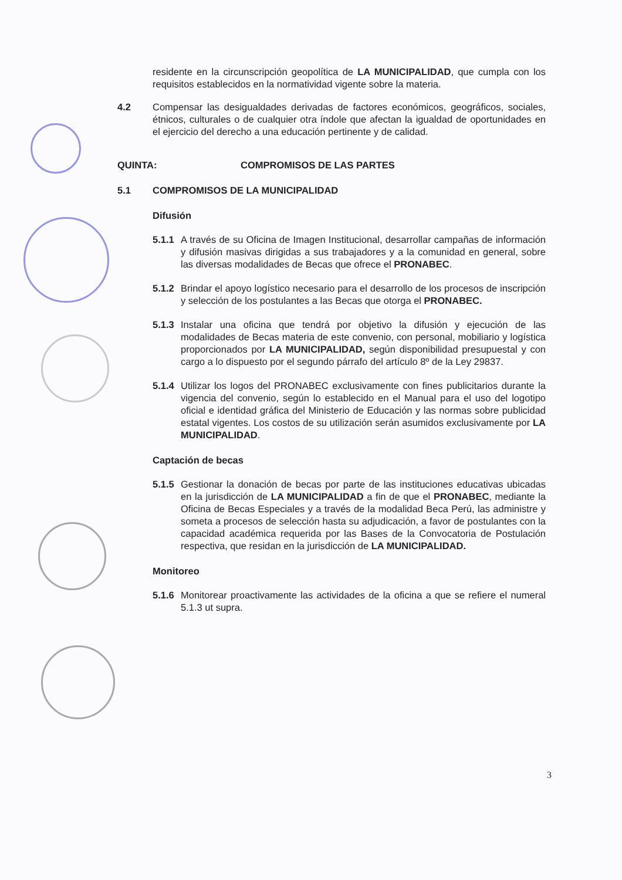residente en la circunscripción geopolítica de LA MUNICIPALIDAD, que cumpla con los requisitos establecidos en la normatividad vigente sobre la materia.
4.2 Compensar las desigualdades derivadas de factores económicos, geográficos, sociales, étnicos, culturales o de cualquier otra índole que afectan la igualdad de oportunidades en el ejercicio del derecho a una educación pertinente y de calidad.
QUINTA: COMPROMISOS DE LAS PARTES
5.1 COMPROMISOS DE LA MUNICIPALIDAD
Difusión
5.1.1
A través de su Oficina de Imagen Institucional, desarrollar campañas de información y difusión masivas dirigidas a sus trabajadores y a la comunidad en general, sobre las diversas modalidades de Becas que ofrece el PRONABEC.
5.1.2
Brindar el apoyo logístico necesario para el desarrollo de los procesos de inscripción y selección de los postulantes a las Becas que otorga el PRONABEC.
5.1.3
Instalar una oficina que tendrá por objetivo la difusión y ejecución de las modalidades de Becas materia de este convenio, con personal, mobiliario y logística proporcionados por LA MUNICIPALIDAD, según disponibilidad presupuestal y con cargo a lo dispuesto por el segundo párrafo del artículo 8º de la Ley 29837.
5.1.4
Utilizar los logos del PRONABEC exclusivamente con fines publicitarios durante la vigencia del convenio, según lo establecido en el Manual para el uso del logotipo oficial e identidad gráfica del Ministerio de Educación y las normas sobre publicidad estatal vigentes. Los costos de su utilización serán asumidos exclusivamente por LA MUNICIPALIDAD.
Captación de becas
5.1.5
Gestionar la donación de becas por parte de las instituciones educativas ubicadas en la jurisdicción de LA MUNICIPALIDAD a fin de que el PRONABEC, mediante la Oficina de Becas Especiales y a través de la modalidad Beca Perú, las administre y someta a procesos de selección hasta su adjudicación, a favor de postulantes con la capacidad académica requerida por las Bases de la Convocatoria de Postulación respectiva, que residan en la jurisdicción de LA MUNICIPALIDAD.
Monitoreo
5.1.6
Monitorear proactivamente las actividades de la oficina a que se refiere el numeral 5.1.3 ut supra.
3